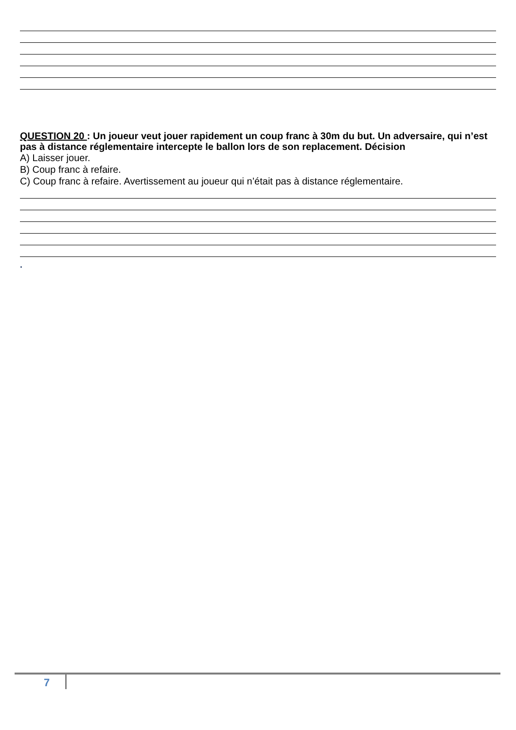QUESTION 20 : Un joueur veut jouer rapidement un coup franc à 30m du but. Un adversaire, qui n’est pas à distance réglementaire intercepte le ballon lors de son replacement. Décision
A) Laisser jouer.
B) Coup franc à refaire.
C) Coup franc à refaire. Avertissement au joueur qui n’était pas à distance réglementaire.
.
7